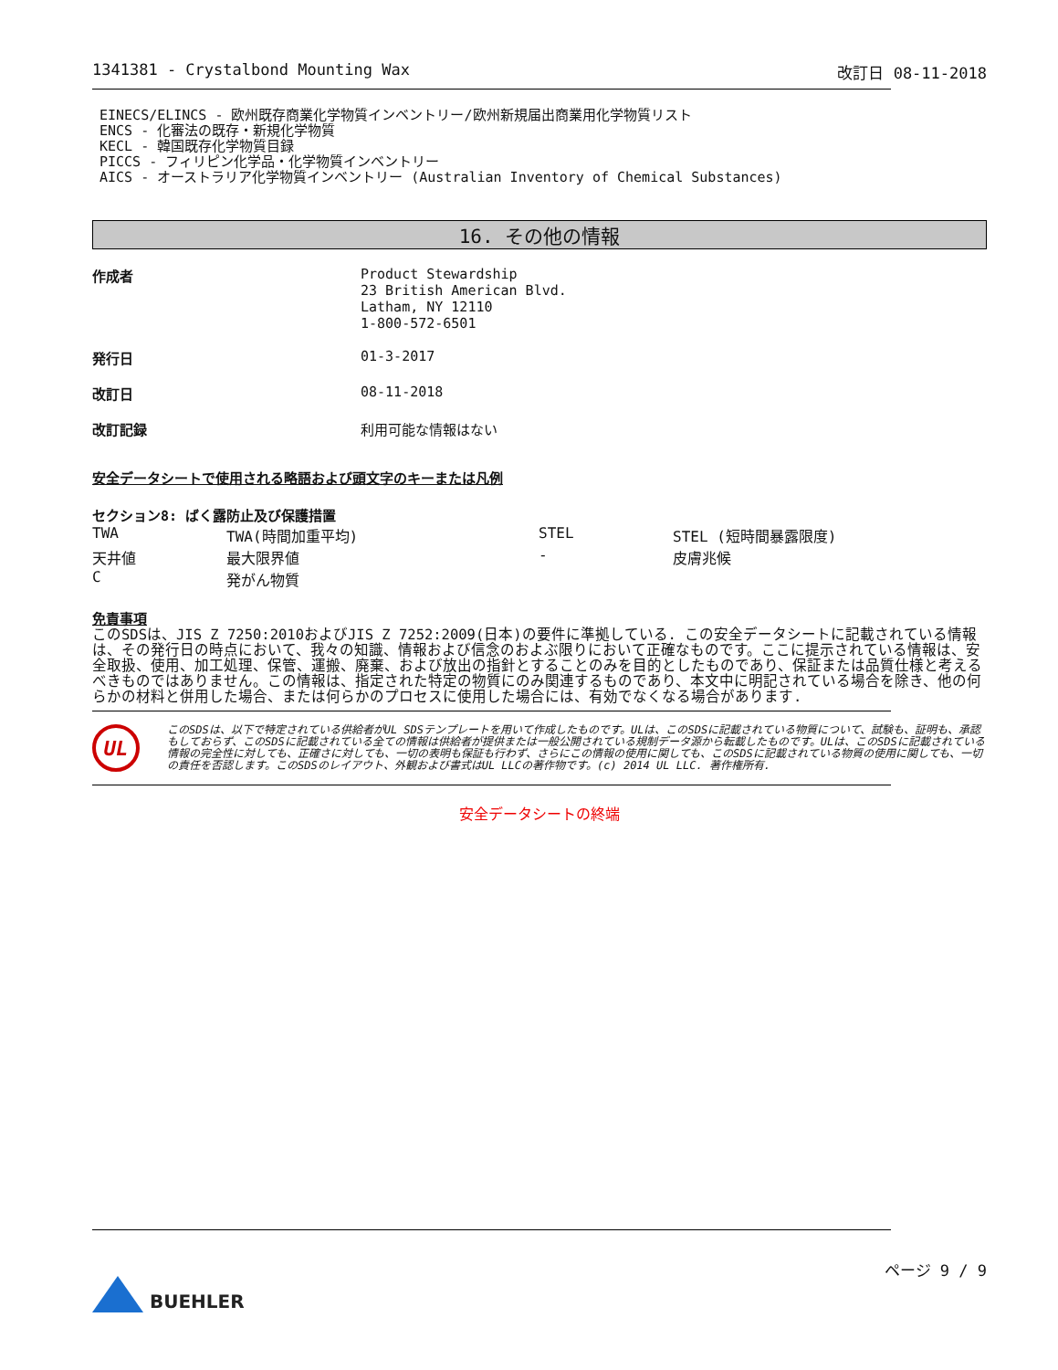1341381 - Crystalbond Mounting Wax 改訂日 08-11-2018
EINECS/ELINCS - 欧州既存商業化学物質インベントリー/欧州新規届出商業用化学物質リスト
ENCS - 化審法の既存・新規化学物質
KECL - 韓国既存化学物質目録
PICCS - フィリピン化学品・化学物質インベントリー
AICS - オーストラリア化学物質インベントリー (Australian Inventory of Chemical Substances)
16. その他の情報
| 作成者 | Product Stewardship 23 British American Blvd. Latham, NY 12110 1-800-572-6501 |
| 発行日 | 01-3-2017 |
| 改訂日 | 08-11-2018 |
| 改訂記録 | 利用可能な情報はない |
安全データシートで使用される略語および頭文字のキーまたは凡例
セクション8: ばく露防止及び保護措置
| TWA | TWA(時間加重平均) | STEL | STEL (短時間暴露限度) |
| 天井値 | 最大限界値 | - | 皮膚兆候 |
| C | 発がん物質 | | |
免責事項
このSDSは、JIS Z 7250:2010およびJIS Z 7252:2009(日本)の要件に準拠している. この安全データシートに記載されている情報は、その発行日の時点において、我々の知識、情報および信念のおよぶ限りにおいて正確なものです。ここに提示されている情報は、安全取扱、使用、加工処理、保管、運搬、廃棄、および放出の指針とすることのみを目的としたものであり、保証または品質仕様と考えるべきものではありません。この情報は、指定された特定の物質にのみ関連するものであり、本文中に明記されている場合を除き、他の何らかの材料と併用した場合、または何らかのプロセスに使用した場合には、有効でなくなる場合があります.
UL
このSDSは、以下で特定されている供給者がUL SDSテンプレートを用いて作成したものです。ULは、このSDSに記載されている物質について、試験も、証明も、承認もしておらず、このSDSに記載されている全ての情報は供給者が提供または一般公開されている規制データ源から転載したものです。ULは、このSDSに記載されている情報の完全性に対しても、正確さに対しても、一切の表明も保証も行わず、さらにこの情報の使用に関しても、このSDSに記載されている物質の使用に関しても、一切の責任を否認します。このSDSのレイアウト、外観および書式はUL LLCの著作物です。(c) 2014 UL LLC. 著作権所有.
安全データシートの終端
BUEHLER
ページ 9 / 9